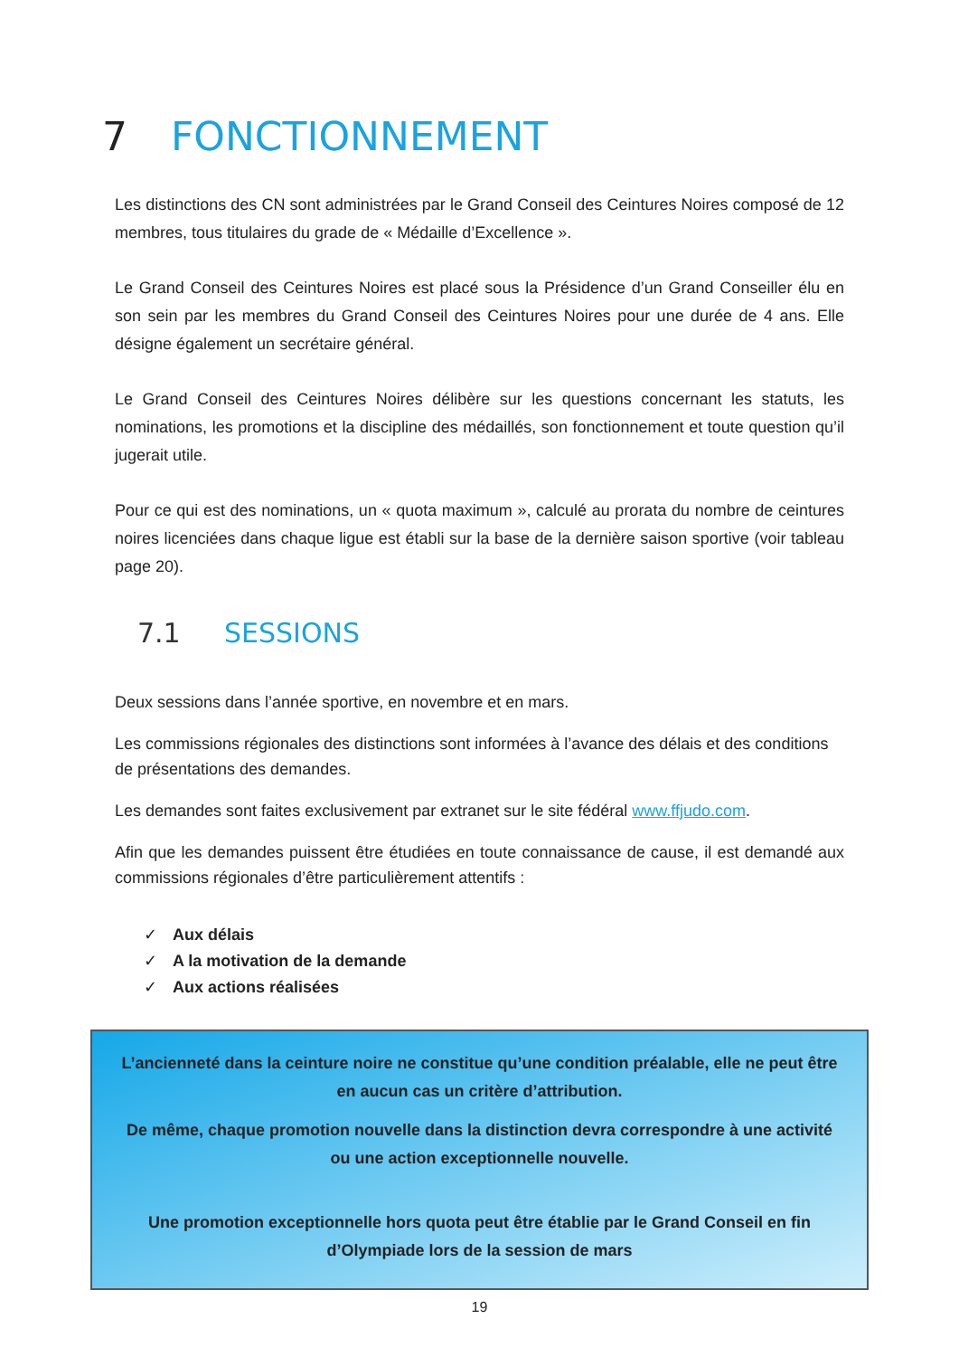7 FONCTIONNEMENT
Les distinctions des CN sont administrées par le Grand Conseil des Ceintures Noires composé de 12 membres, tous titulaires du grade de « Médaille d’Excellence ».
Le Grand Conseil des Ceintures Noires est placé sous la Présidence d’un Grand Conseiller élu en son sein par les membres du Grand Conseil des Ceintures Noires pour une durée de 4 ans. Elle désigne également un secrétaire général.
Le Grand Conseil des Ceintures Noires délibère sur les questions concernant les statuts, les nominations, les promotions et la discipline des médaillés, son fonctionnement et toute question qu’il jugerait utile.
Pour ce qui est des nominations, un « quota maximum », calculé au prorata du nombre de ceintures noires licenciées dans chaque ligue est établi sur la base de la dernière saison sportive (voir tableau page 20).
7.1 SESSIONS
Deux sessions dans l’année sportive, en novembre et en mars.
Les commissions régionales des distinctions sont informées à l’avance des délais et des conditions de présentations des demandes.
Les demandes sont faites exclusivement par extranet sur le site fédéral www.ffjudo.com.
Afin que les demandes puissent être étudiées en toute connaissance de cause, il est demandé aux commissions régionales d’être particulièrement attentifs :
✓ Aux délais
✓ A la motivation de la demande
✓ Aux actions réalisées
L’ancienneté dans la ceinture noire ne constitue qu’une condition préalable, elle ne peut être en aucun cas un critère d’attribution.
De même, chaque promotion nouvelle dans la distinction devra correspondre à une activité ou une action exceptionnelle nouvelle.
Une promotion exceptionnelle hors quota peut être établie par le Grand Conseil en fin d’Olympiade lors de la session de mars
19